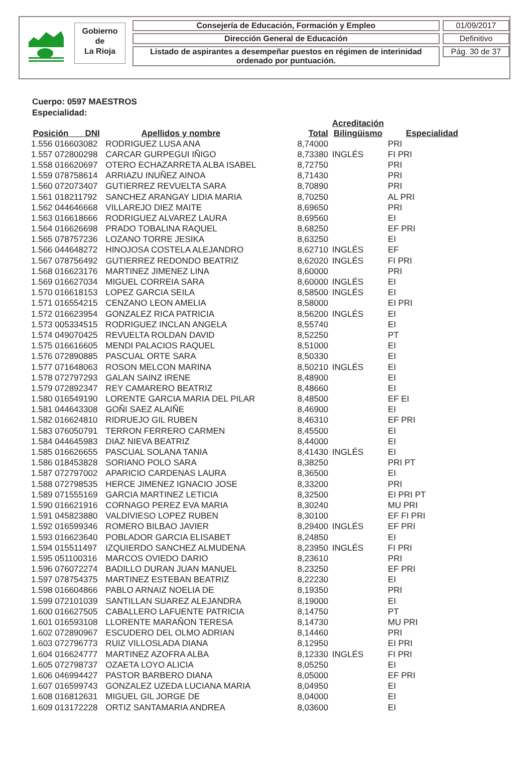Gobierno
de
La Rioja
Consejería de Educación, Formación y Empleo
Dirección General de Educación
Listado de aspirantes a desempeñar puestos en régimen de interinidad ordenado por puntuación.
01/09/2017
Definitivo
Pág. 30 de 37
Cuerpo: 0597 MAESTROS
Especialidad:
| Posición DNI | | Apellidos y nombre | Total | Acreditación Bilingüismo | Especialidad |
| --- | --- | --- | --- | --- | --- |
| 1.556 016603082 | | RODRIGUEZ LUSA ANA | 8,74000 | | PRI |
| 1.557 072800298 | | CARCAR GURPEGUI IÑIGO | 8,73380 | INGLÉS | FI PRI |
| 1.558 016620697 | | OTERO ECHAZARRETA ALBA ISABEL | 8,72750 | | PRI |
| 1.559 078758614 | | ARRIAZU INUÑEZ AINOA | 8,71430 | | PRI |
| 1.560 072073407 | | GUTIERREZ REVUELTA SARA | 8,70890 | | PRI |
| 1.561 018211792 | | SANCHEZ ARANGAY LIDIA MARIA | 8,70250 | | AL PRI |
| 1.562 044646668 | | VILLAREJO DIEZ MAITE | 8,69650 | | PRI |
| 1.563 016618666 | | RODRIGUEZ ALVAREZ LAURA | 8,69560 | | EI |
| 1.564 016626698 | | PRADO TOBALINA RAQUEL | 8,68250 | | EF PRI |
| 1.565 078757236 | | LOZANO TORRE JESIKA | 8,63250 | | EI |
| 1.566 044648272 | | HINOJOSA COSTELA ALEJANDRO | 8,62710 | INGLÉS | EF |
| 1.567 078756492 | | GUTIERREZ REDONDO BEATRIZ | 8,62020 | INGLÉS | FI PRI |
| 1.568 016623176 | | MARTINEZ JIMENEZ LINA | 8,60000 | | PRI |
| 1.569 016627034 | | MIGUEL CORREIA SARA | 8,60000 | INGLÉS | EI |
| 1.570 016618153 | | LOPEZ GARCIA SEILA | 8,58500 | INGLÉS | EI |
| 1.571 016554215 | | CENZANO LEON AMELIA | 8,58000 | | EI PRI |
| 1.572 016623954 | | GONZALEZ RICA PATRICIA | 8,56200 | INGLÉS | EI |
| 1.573 005334515 | | RODRIGUEZ INCLAN ANGELA | 8,55740 | | EI |
| 1.574 049070425 | | REVUELTA ROLDAN DAVID | 8,52250 | | PT |
| 1.575 016616605 | | MENDI PALACIOS RAQUEL | 8,51000 | | EI |
| 1.576 072890885 | | PASCUAL ORTE SARA | 8,50330 | | EI |
| 1.577 071648063 | | ROSON MELCON MARINA | 8,50210 | INGLÉS | EI |
| 1.578 072797293 | | GALAN SAINZ IRENE | 8,48900 | | EI |
| 1.579 072892347 | | REY CAMARERO BEATRIZ | 8,48660 | | EI |
| 1.580 016549190 | | LORENTE GARCIA MARIA DEL PILAR | 8,48500 | | EF EI |
| 1.581 044643308 | | GOÑI SAEZ ALAIÑE | 8,46900 | | EI |
| 1.582 016624810 | | RIDRUEJO GIL RUBEN | 8,46310 | | EF PRI |
| 1.583 076050791 | | TERRON FERRERO CARMEN | 8,45500 | | EI |
| 1.584 044645983 | | DIAZ NIEVA BEATRIZ | 8,44000 | | EI |
| 1.585 016626655 | | PASCUAL SOLANA TANIA | 8,41430 | INGLÉS | EI |
| 1.586 018453828 | | SORIANO POLO SARA | 8,38250 | | PRI PT |
| 1.587 072797002 | | APARICIO CARDENAS LAURA | 8,36500 | | EI |
| 1.588 072798535 | | HERCE JIMENEZ IGNACIO JOSE | 8,33200 | | PRI |
| 1.589 071555169 | | GARCIA MARTINEZ LETICIA | 8,32500 | | EI PRI PT |
| 1.590 016621916 | | CORNAGO PEREZ EVA MARIA | 8,30240 | | MU PRI |
| 1.591 045823880 | | VALDIVIESO LOPEZ RUBEN | 8,30100 | | EF FI PRI |
| 1.592 016599346 | | ROMERO BILBAO JAVIER | 8,29400 | INGLÉS | EF PRI |
| 1.593 016623640 | | POBLADOR GARCIA ELISABET | 8,24850 | | EI |
| 1.594 015511497 | | IZQUIERDO SANCHEZ ALMUDENA | 8,23950 | INGLÉS | FI PRI |
| 1.595 051100316 | | MARCOS OVIEDO DARIO | 8,23610 | | PRI |
| 1.596 076072274 | | BADILLO DURAN JUAN MANUEL | 8,23250 | | EF PRI |
| 1.597 078754375 | | MARTINEZ ESTEBAN BEATRIZ | 8,22230 | | EI |
| 1.598 016604866 | | PABLO ARNAIZ NOELIA DE | 8,19350 | | PRI |
| 1.599 072101039 | | SANTILLAN SUAREZ ALEJANDRA | 8,19000 | | EI |
| 1.600 016627505 | | CABALLERO LAFUENTE PATRICIA | 8,14750 | | PT |
| 1.601 016593108 | | LLORENTE MARAÑON TERESA | 8,14730 | | MU PRI |
| 1.602 072890967 | | ESCUDERO DEL OLMO ADRIAN | 8,14460 | | PRI |
| 1.603 072796773 | | RUIZ VILLOSLADA DIANA | 8,12950 | | EI PRI |
| 1.604 016624777 | | MARTINEZ AZOFRA ALBA | 8,12330 | INGLÉS | FI PRI |
| 1.605 072798737 | | OZAETA LOYO ALICIA | 8,05250 | | EI |
| 1.606 046994427 | | PASTOR BARBERO DIANA | 8,05000 | | EF PRI |
| 1.607 016599743 | | GONZALEZ UZEDA LUCIANA MARIA | 8,04950 | | EI |
| 1.608 016812631 | | MIGUEL GIL JORGE DE | 8,04000 | | EI |
| 1.609 013172228 | | ORTIZ SANTAMARIA ANDREA | 8,03600 | | EI |